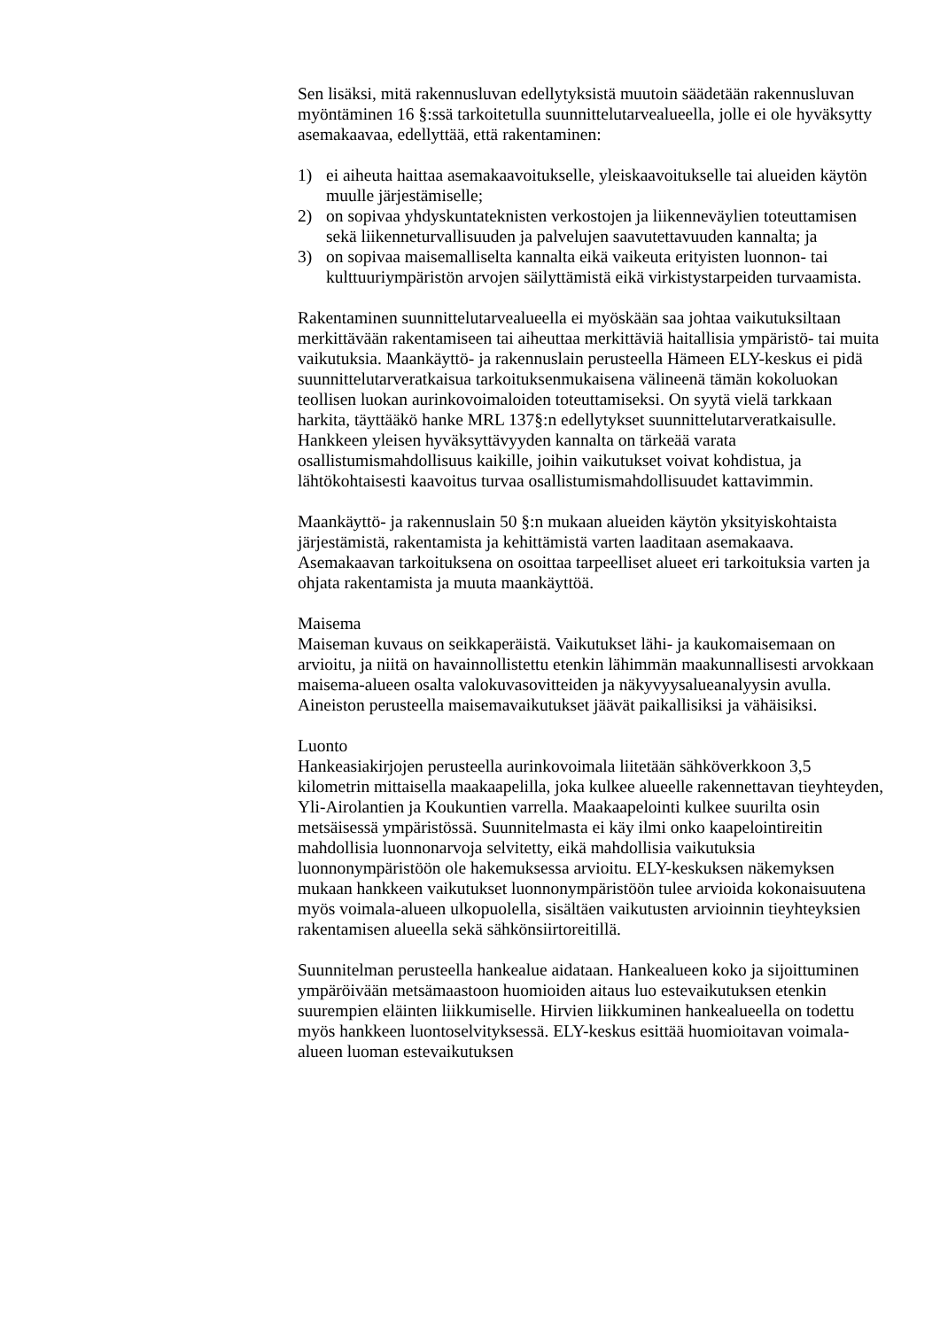Sen lisäksi, mitä rakennusluvan edellytyksistä muutoin säädetään rakennusluvan myöntäminen 16 §:ssä tarkoitetulla suunnittelutarvealueella, jolle ei ole hyväksytty asemakaavaa, edellyttää, että rakentaminen:
1) ei aiheuta haittaa asemakaavoitukselle, yleiskaavoitukselle tai alueiden käytön muulle järjestämiselle;
2) on sopivaa yhdyskuntateknisten verkostojen ja liikenneväylien toteuttamisen sekä liikenneturvallisuuden ja palvelujen saavutettavuuden kannalta; ja
3) on sopivaa maisemalliselta kannalta eikä vaikeuta erityisten luonnon- tai kulttuuriympäristön arvojen säilyttämistä eikä virkistystarpeiden turvaamista.
Rakentaminen suunnittelutarvealueella ei myöskään saa johtaa vaikutuksiltaan merkittävään rakentamiseen tai aiheuttaa merkittäviä haitallisia ympäristö- tai muita vaikutuksia. Maankäyttö- ja rakennuslain perusteella Hämeen ELY-keskus ei pidä suunnittelutarveratkaisua tarkoituksenmukaisena välineenä tämän kokoluokan teollisen luokan aurinkovoimaloiden toteuttamiseksi. On syytä vielä tarkkaan harkita, täyttääkö hanke MRL 137§:n edellytykset suunnittelutarveratkaisulle. Hankkeen yleisen hyväksyttävyyden kannalta on tärkeää varata osallistumismahdollisuus kaikille, joihin vaikutukset voivat kohdistua, ja lähtökohtaisesti kaavoitus turvaa osallistumismahdollisuudet kattavimmin.
Maankäyttö- ja rakennuslain 50 §:n mukaan alueiden käytön yksityiskohtaista järjestämistä, rakentamista ja kehittämistä varten laaditaan asemakaava. Asemakaavan tarkoituksena on osoittaa tarpeelliset alueet eri tarkoituksia varten ja ohjata rakentamista ja muuta maankäyttöä.
Maisema
Maiseman kuvaus on seikkaperäistä. Vaikutukset lähi- ja kaukomaisemaan on arvioitu, ja niitä on havainnollistettu etenkin lähimmän maakunnallisesti arvokkaan maisema-alueen osalta valokuvasovitteiden ja näkyvyysalueanalyysin avulla. Aineiston perusteella maisemavaikutukset jäävät paikallisiksi ja vähäisiksi.
Luonto
Hankeasiakirjojen perusteella aurinkovoimala liitetään sähköverkkoon 3,5 kilometrin mittaisella maakaapelilla, joka kulkee alueelle rakennettavan tieyhteyden, Yli-Airolantien ja Koukuntien varrella. Maakaapelointi kulkee suurilta osin metsäisessä ympäristössä. Suunnitelmasta ei käy ilmi onko kaapelointireitin mahdollisia luonnonarvoja selvitetty, eikä mahdollisia vaikutuksia luonnonympäristöön ole hakemuksessa arvioitu. ELY-keskuksen näkemyksen mukaan hankkeen vaikutukset luonnonympäristöön tulee arvioida kokonaisuutena myös voimala-alueen ulkopuolella, sisältäen vaikutusten arvioinnin tieyhteyksien rakentamisen alueella sekä sähkönsiirtoreitillä.
Suunnitelman perusteella hankealue aidataan. Hankealueen koko ja sijoittuminen ympäröivään metsämaastoon huomioiden aitaus luo estevaikutuksen etenkin suurempien eläinten liikkumiselle. Hirvien liikkuminen hankealueella on todettu myös hankkeen luontoselvityksessä. ELY-keskus esittää huomioitavan voimala-alueen luoman estevaikutuksen